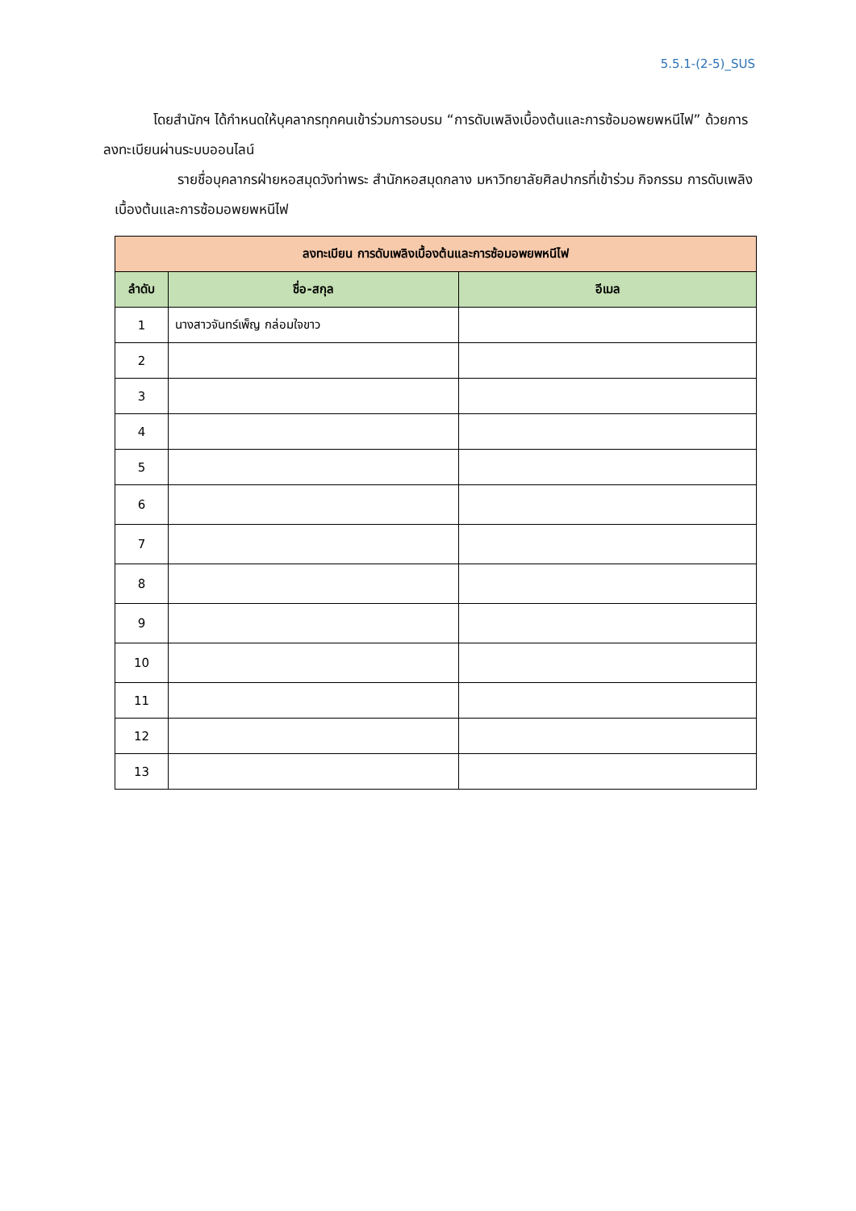5.5.1-(2-5)_SUS
โดยสำนักฯ ได้กำหนดให้บุคลากรทุกคนเข้าร่วมการอบรม “การดับเพลิงเบื้องต้นและการซ้อมอพยพหนีไฟ” ด้วยการลงทะเบียนผ่านระบบออนไลน์
รายชื่อบุคลากรฝ่ายหอสมุดวังท่าพระ สำนักหอสมุดกลาง มหาวิทยาลัยศิลปากรที่เข้าร่วม กิจกรรม การดับเพลิงเบื้องต้นและการซ้อมอพยพหนีไฟ
| ลงทะเบียน การดับเพลิงเบื้องต้นและการซ้อมอพยพหนีไฟ | | |
| --- | --- | --- |
| ลำดับ | ชื่อ-สกุล | อีเมล |
| 1 | นางสาวจันทร์เพ็ญ กล่อมใจขาว | |
| 2 | | |
| 3 | | |
| 4 | | |
| 5 | | |
| 6 | | |
| 7 | | |
| 8 | | |
| 9 | | |
| 10 | | |
| 11 | | |
| 12 | | |
| 13 | | |